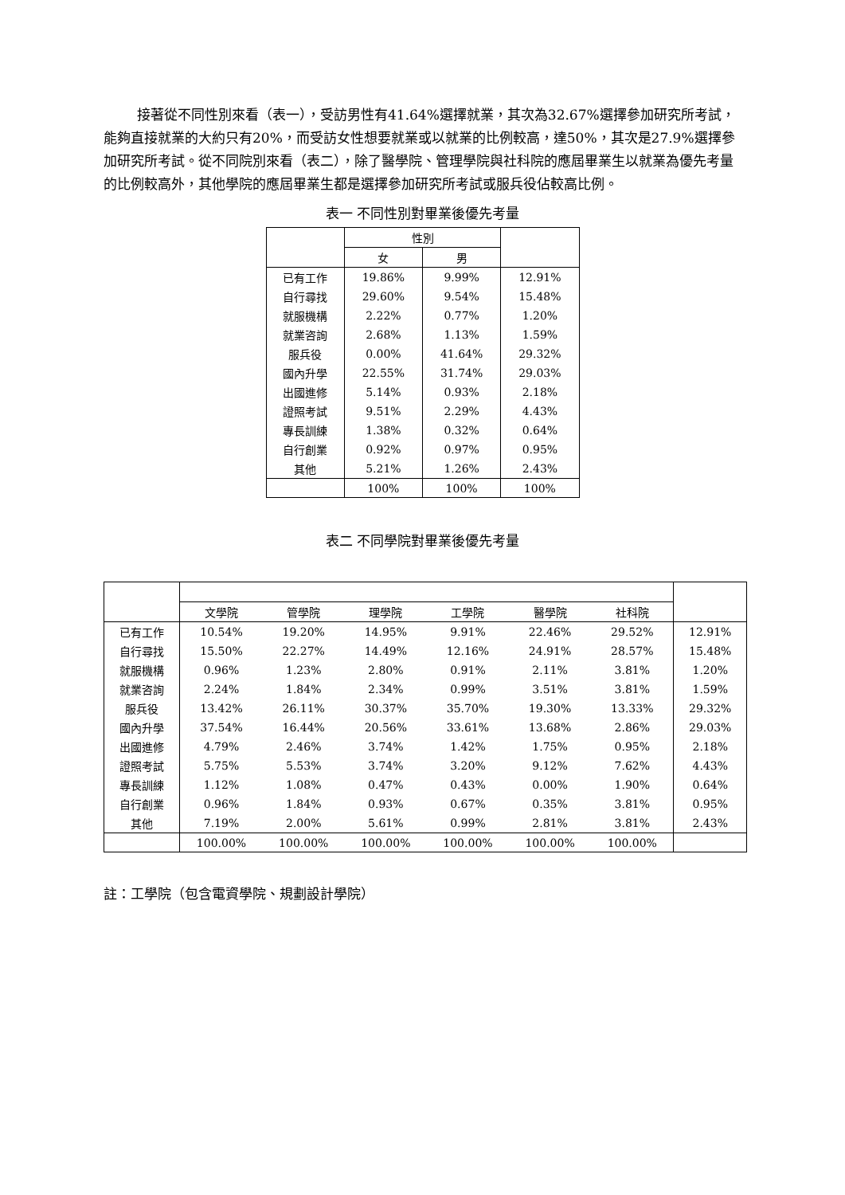接著從不同性別來看（表一），受訪男性有41.64%選擇就業，其次為32.67%選擇參加研究所考試，能夠直接就業的大約只有20%，而受訪女性想要就業或以就業的比例較高，達50%，其次是27.9%選擇參加研究所考試。從不同院別來看（表二），除了醫學院、管理學院與社科院的應屆畢業生以就業為優先考量的比例較高外，其他學院的應屆畢業生都是選擇參加研究所考試或服兵役佔較高比例。
表一 不同性別對畢業後優先考量
| | 性別 | | |
| --- | --- | --- | --- |
| | 女 | 男 | |
| 已有工作 | 19.86% | 9.99% | 12.91% |
| 自行尋找 | 29.60% | 9.54% | 15.48% |
| 就服機構 | 2.22% | 0.77% | 1.20% |
| 就業咨詢 | 2.68% | 1.13% | 1.59% |
| 服兵役 | 0.00% | 41.64% | 29.32% |
| 國內升學 | 22.55% | 31.74% | 29.03% |
| 出國進修 | 5.14% | 0.93% | 2.18% |
| 證照考試 | 9.51% | 2.29% | 4.43% |
| 專長訓練 | 1.38% | 0.32% | 0.64% |
| 自行創業 | 0.92% | 0.97% | 0.95% |
| 其他 | 5.21% | 1.26% | 2.43% |
| | 100% | 100% | 100% |
表二 不同學院對畢業後優先考量
| | 文學院 | 管學院 | 理學院 | 工學院 | 醫學院 | 社科院 | |
| --- | --- | --- | --- | --- | --- | --- | --- |
| 已有工作 | 10.54% | 19.20% | 14.95% | 9.91% | 22.46% | 29.52% | 12.91% |
| 自行尋找 | 15.50% | 22.27% | 14.49% | 12.16% | 24.91% | 28.57% | 15.48% |
| 就服機構 | 0.96% | 1.23% | 2.80% | 0.91% | 2.11% | 3.81% | 1.20% |
| 就業咨詢 | 2.24% | 1.84% | 2.34% | 0.99% | 3.51% | 3.81% | 1.59% |
| 服兵役 | 13.42% | 26.11% | 30.37% | 35.70% | 19.30% | 13.33% | 29.32% |
| 國內升學 | 37.54% | 16.44% | 20.56% | 33.61% | 13.68% | 2.86% | 29.03% |
| 出國進修 | 4.79% | 2.46% | 3.74% | 1.42% | 1.75% | 0.95% | 2.18% |
| 證照考試 | 5.75% | 5.53% | 3.74% | 3.20% | 9.12% | 7.62% | 4.43% |
| 專長訓練 | 1.12% | 1.08% | 0.47% | 0.43% | 0.00% | 1.90% | 0.64% |
| 自行創業 | 0.96% | 1.84% | 0.93% | 0.67% | 0.35% | 3.81% | 0.95% |
| 其他 | 7.19% | 2.00% | 5.61% | 0.99% | 2.81% | 3.81% | 2.43% |
| | 100.00% | 100.00% | 100.00% | 100.00% | 100.00% | 100.00% | |
註：工學院（包含電資學院、規劃設計學院）